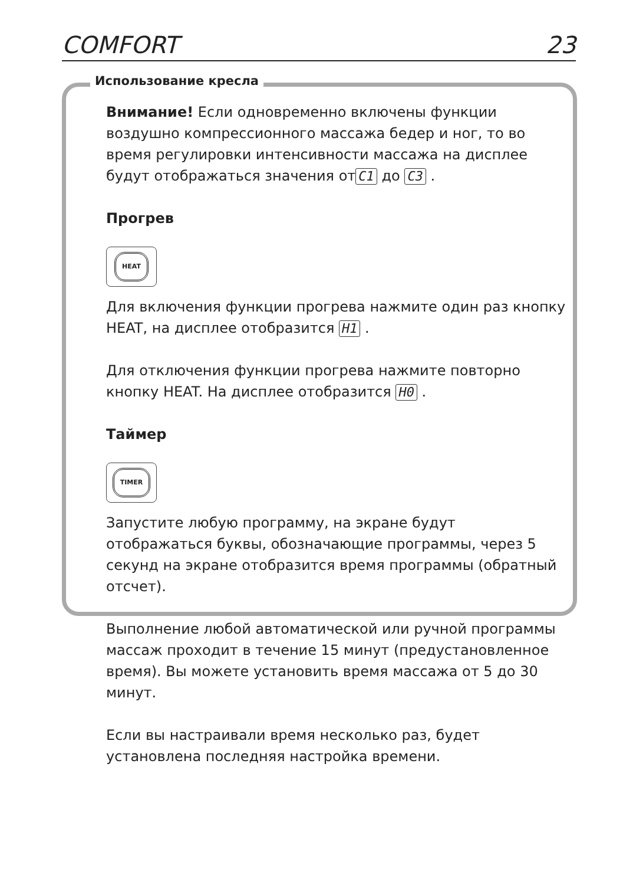COMFORT 23
Использование кресла
Внимание! Если одновременно включены функции воздушно компрессионного массажа бедер и ног, то во время регулировки интенсивности массажа на дисплее будут отображаться значения от C1 до C3 .
Прогрев
HEAT
Для включения функции прогрева нажмите один раз кнопку HEAT, на дисплее отобразится H1 .
Для отключения функции прогрева нажмите повторно кнопку HEAT. На дисплее отобразится H0 .
Таймер
TIMER
Запустите любую программу, на экране будут отображаться буквы, обозначающие программы, через 5 секунд на экране отобразится время программы (обратный отсчет).
Выполнение любой автоматической или ручной программы массаж проходит в течение 15 минут (предустановленное время). Вы можете установить время массажа от 5 до 30 минут.
Если вы настраивали время несколько раз, будет установлена последняя настройка времени.